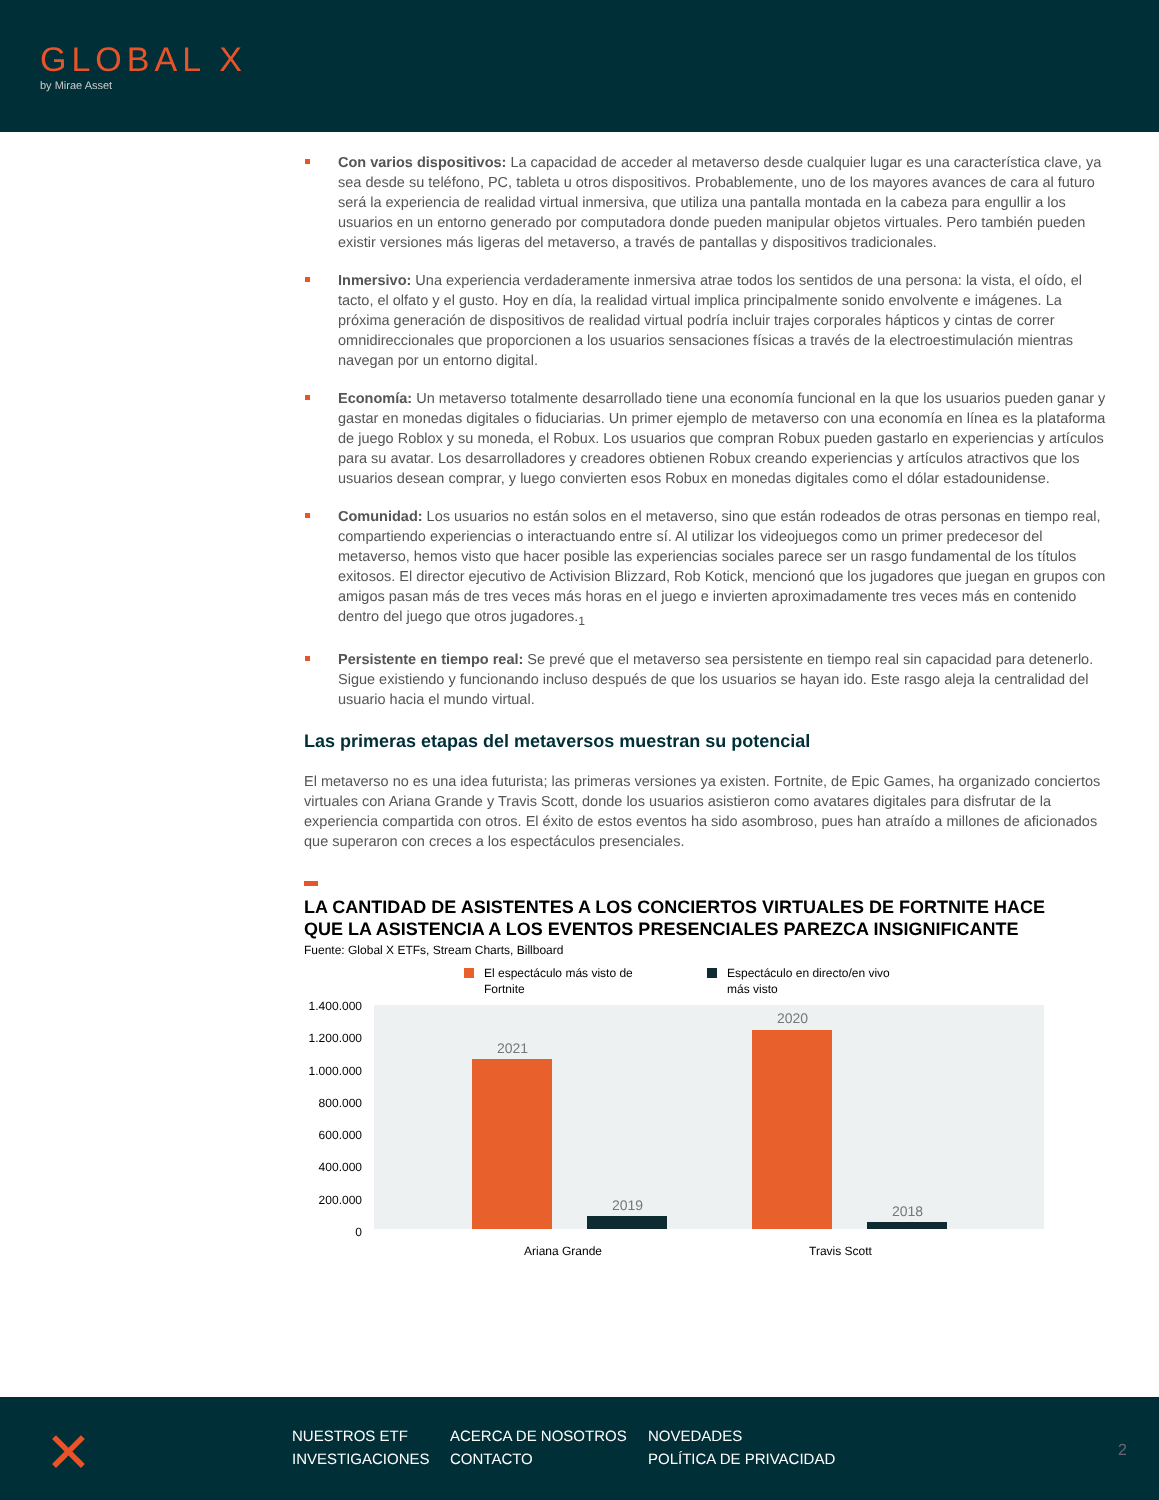GLOBAL X
by Mirae Asset
Con varios dispositivos: La capacidad de acceder al metaverso desde cualquier lugar es una característica clave, ya sea desde su teléfono, PC, tableta u otros dispositivos. Probablemente, uno de los mayores avances de cara al futuro será la experiencia de realidad virtual inmersiva, que utiliza una pantalla montada en la cabeza para engullir a los usuarios en un entorno generado por computadora donde pueden manipular objetos virtuales. Pero también pueden existir versiones más ligeras del metaverso, a través de pantallas y dispositivos tradicionales.
Inmersivo: Una experiencia verdaderamente inmersiva atrae todos los sentidos de una persona: la vista, el oído, el tacto, el olfato y el gusto. Hoy en día, la realidad virtual implica principalmente sonido envolvente e imágenes. La próxima generación de dispositivos de realidad virtual podría incluir trajes corporales hápticos y cintas de correr omnidireccionales que proporcionen a los usuarios sensaciones físicas a través de la electroestimulación mientras navegan por un entorno digital.
Economía: Un metaverso totalmente desarrollado tiene una economía funcional en la que los usuarios pueden ganar y gastar en monedas digitales o fiduciarias. Un primer ejemplo de metaverso con una economía en línea es la plataforma de juego Roblox y su moneda, el Robux. Los usuarios que compran Robux pueden gastarlo en experiencias y artículos para su avatar. Los desarrolladores y creadores obtienen Robux creando experiencias y artículos atractivos que los usuarios desean comprar, y luego convierten esos Robux en monedas digitales como el dólar estadounidense.
Comunidad: Los usuarios no están solos en el metaverso, sino que están rodeados de otras personas en tiempo real, compartiendo experiencias o interactuando entre sí. Al utilizar los videojuegos como un primer predecesor del metaverso, hemos visto que hacer posible las experiencias sociales parece ser un rasgo fundamental de los títulos exitosos. El director ejecutivo de Activision Blizzard, Rob Kotick, mencionó que los jugadores que juegan en grupos con amigos pasan más de tres veces más horas en el juego e invierten aproximadamente tres veces más en contenido dentro del juego que otros jugadores.<sub>1</sub>
Persistente en tiempo real: Se prevé que el metaverso sea persistente en tiempo real sin capacidad para detenerlo. Sigue existiendo y funcionando incluso después de que los usuarios se hayan ido. Este rasgo aleja la centralidad del usuario hacia el mundo virtual.
Las primeras etapas del metaversos muestran su potencial
El metaverso no es una idea futurista; las primeras versiones ya existen. Fortnite, de Epic Games, ha organizado conciertos virtuales con Ariana Grande y Travis Scott, donde los usuarios asistieron como avatares digitales para disfrutar de la experiencia compartida con otros. El éxito de estos eventos ha sido asombroso, pues han atraído a millones de aficionados que superaron con creces a los espectáculos presenciales.
LA CANTIDAD DE ASISTENTES A LOS CONCIERTOS VIRTUALES DE FORTNITE HACE
QUE LA ASISTENCIA A LOS EVENTOS PRESENCIALES PAREZCA INSIGNIFICANTE
Fuente: Global X ETFs, Stream Charts, Billboard
El espectáculo más visto de
Fortnite
Espectáculo en directo/en vivo
más visto
1.400.000
1.200.000
1.000.000
800.000
600.000
400.000
200.000
0
2021
2019
2020
2018
Ariana Grande
Travis Scott
✕
NUESTROS ETF ACERCA DE NOSOTROS NOVEDADES INVESTIGACIONES CONTACTO POLÍTICA DE PRIVACIDAD
2